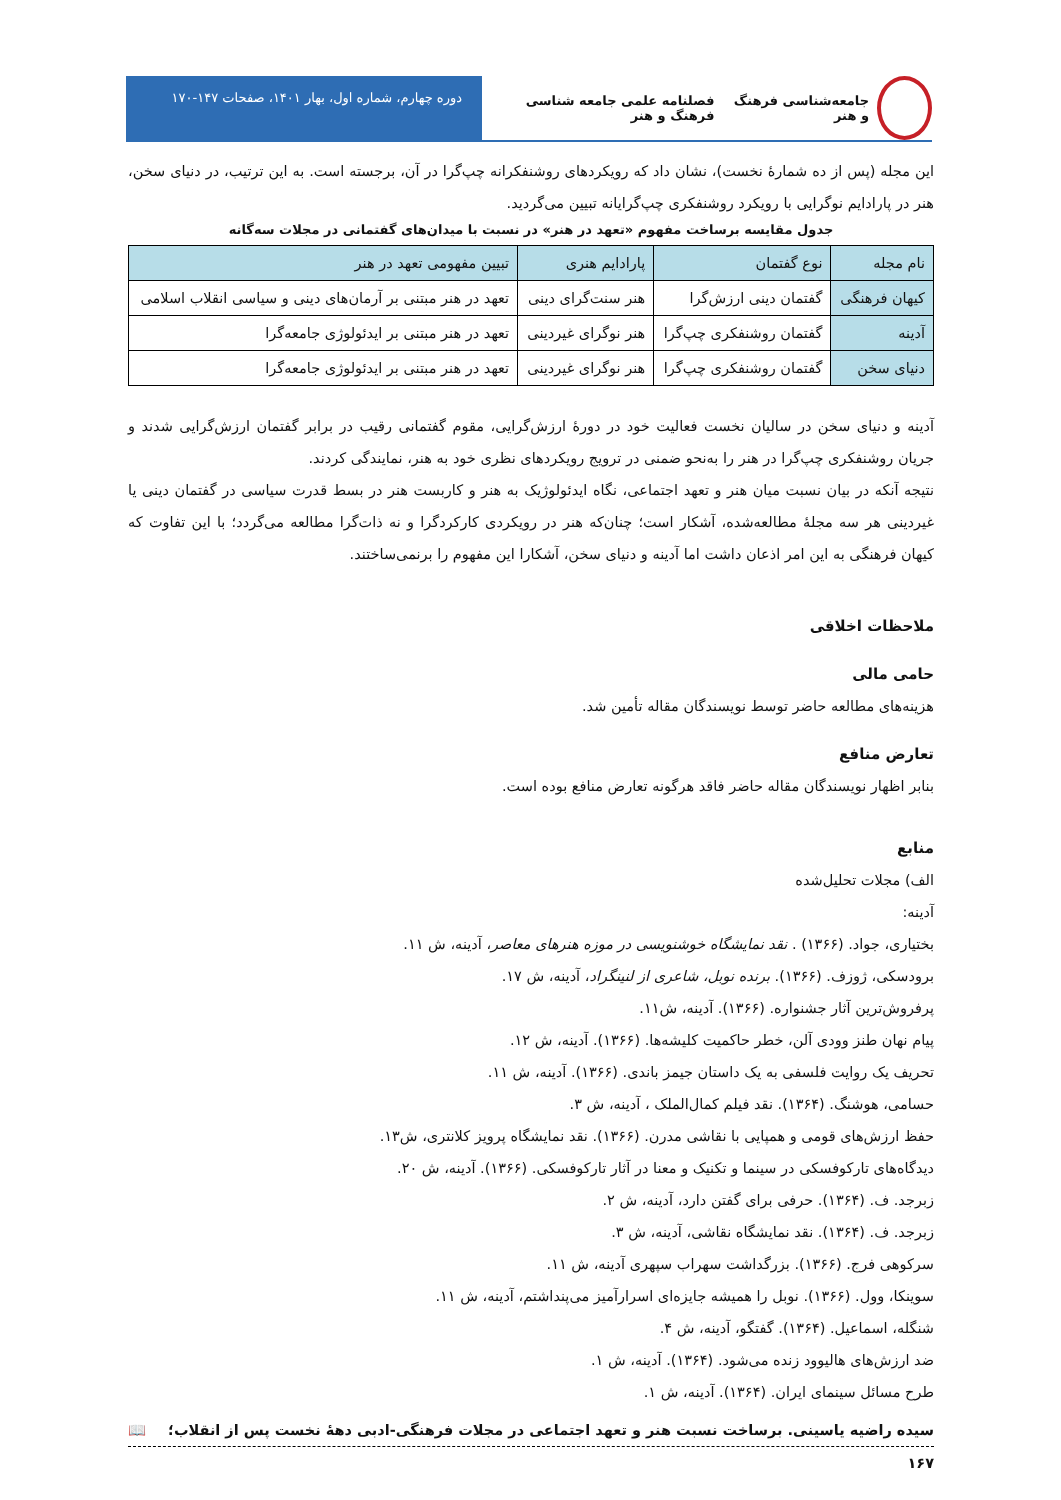جامعه‌شناسی فرهنگ و هنر فصلنامه علمی جامعه شناسی فرهنگ و هنر
دوره چهارم، شماره اول، بهار ۱۴۰۱، صفحات ۱۴۷-۱۷۰
این مجله (پس از ده شمارۀ نخست)، نشان داد که رویکردهای روشنفکرانه چپ‌گرا در آن، برجسته است. به این ترتیب، در دنیای سخن، هنر در پارادایم نوگرایی با رویکرد روشنفکری چپ‌گرایانه تبیین می‌گردید.
جدول مقایسه برساخت مفهوم «تعهد در هنر» در نسبت با میدان‌های گفتمانی در مجلات سه‌گانه
| نام مجله | نوع گفتمان | پارادایم هنری | تبیین مفهومی تعهد در هنر |
| --- | --- | --- | --- |
| کیهان فرهنگی | گفتمان دینی ارزش‌گرا | هنر سنت‌گرای دینی | تعهد در هنر مبتنی بر آرمان‌های دینی و سیاسی انقلاب اسلامی |
| آدینه | گفتمان روشنفکری چپ‌گرا | هنر نوگرای غیردینی | تعهد در هنر مبتنی بر ایدئولوژی جامعه‌گرا |
| دنیای سخن | گفتمان روشنفکری چپ‌گرا | هنر نوگرای غیردینی | تعهد در هنر مبتنی بر ایدئولوژی جامعه‌گرا |
آدینه و دنیای سخن در سالیان نخست فعالیت خود در دورۀ ارزش‌گرایی، مقوم گفتمانی رقیب در برابر گفتمان ارزش‌گرایی شدند و جریان روشنفکری چپ‌گرا در هنر را به‌نحو ضمنی در ترویج رویکردهای نظری خود به هنر، نمایندگی کردند.
نتیجه آنکه در بیان نسبت میان هنر و تعهد اجتماعی، نگاه ایدئولوژیک به هنر و کاربست هنر در بسط قدرت سیاسی در گفتمان دینی یا غیردینی هر سه مجلۀ مطالعه‌شده، آشکار است؛ چنان‌که هنر در رویکردی کارکردگرا و نه ذات‌گرا مطالعه می‌گردد؛ با این تفاوت که کیهان فرهنگی به این امر اذعان داشت اما آدینه و دنیای سخن، آشکارا این مفهوم را برنمی‌ساختند.
ملاحظات اخلاقی
حامی مالی
هزینه‌های مطالعه حاضر توسط نویسندگان مقاله تأمین شد.
تعارض منافع
بنابر اظهار نویسندگان مقاله حاضر فاقد هرگونه تعارض منافع بوده است.
منابع
الف) مجلات تحلیل‌شده
آدینه:
بختیاری، جواد. (۱۳۶۶) . نقد نمایشگاه خوشنویسی در موزه هنرهای معاصر، آدینه، ش ۱۱.
برودسکی، ژوزف. (۱۳۶۶). برنده نوبل، شاعری از لنینگراد، آدینه، ش ۱۷.
پرفروش‌ترین آثار جشنواره. (۱۳۶۶). آدینه، ش۱۱.
پیام نهان طنز وودی آلن، خطر حاکمیت کلیشه‌ها. (۱۳۶۶). آدینه، ش ۱۲.
تحریف یک روایت فلسفی به یک داستان جیمز باندی. (۱۳۶۶). آدینه، ش ۱۱.
حسامی، هوشنگ. (۱۳۶۴). نقد فیلم کمال‌الملک ، آدینه، ش ۳.
حفظ ارزش‌های قومی و همپایی با نقاشی مدرن. (۱۳۶۶). نقد نمایشگاه پرویز کلانتری، ش۱۳.
دیدگاه‌های تارکوفسکی در سینما و تکنیک و معنا در آثار تارکوفسکی. (۱۳۶۶). آدینه، ش ۲۰.
زبرجد. ف. (۱۳۶۴). حرفی برای گفتن دارد، آدینه، ش ۲.
زبرجد. ف. (۱۳۶۴). نقد نمایشگاه نقاشی، آدینه، ش ۳.
سرکوهی فرج. (۱۳۶۶). بزرگداشت سهراب سپهری آدینه، ش ۱۱.
سوینکا، وول. (۱۳۶۶). نوبل را همیشه جایزه‌ای اسرارآمیز می‌پنداشتم، آدینه، ش ۱۱.
شنگله، اسماعیل. (۱۳۶۴). گفتگو، آدینه، ش ۴.
ضد ارزش‌های هالیوود زنده می‌شود. (۱۳۶۴). آدینه، ش ۱.
طرح مسائل سینمای ایران. (۱۳۶۴). آدینه، ش ۱.
سیده راضیه یاسینی. برساخت نسبت هنر و تعهد اجتماعی در مجلات فرهنگی-ادبی دهۀ نخست پس از انقلاب؛ 📖
۱۶۷